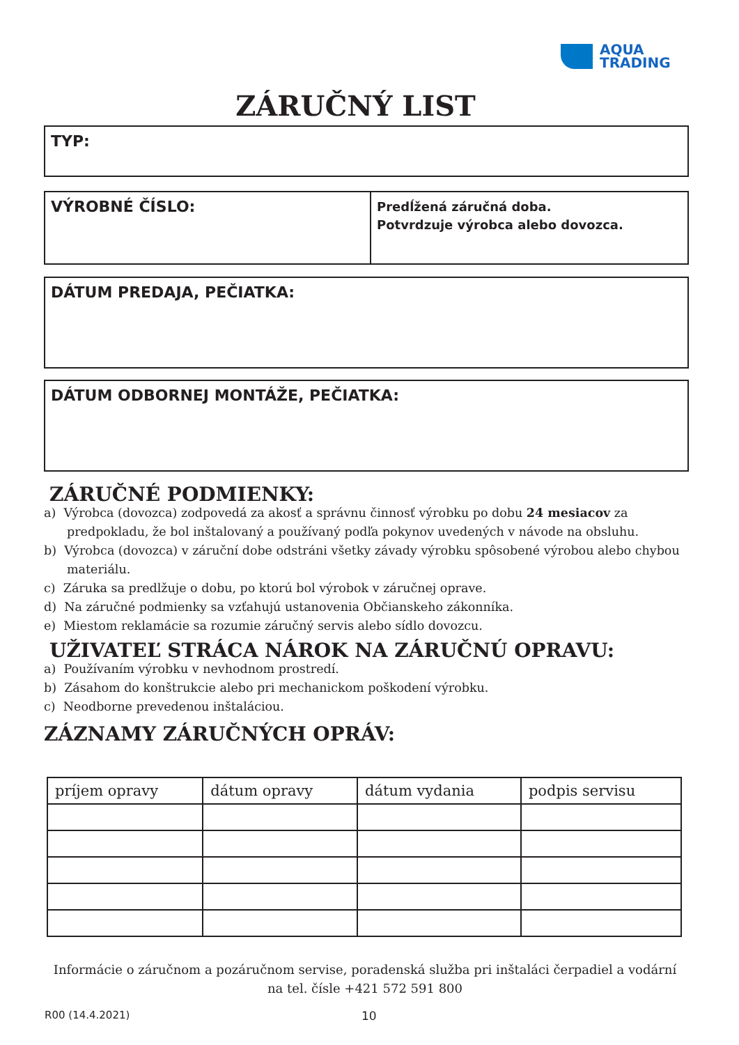AQUA
TRADING
ZÁRUČNÝ LIST
TYP:
VÝROBNÉ ČÍSLO:
Predĺžená záručná doba.
Potvrdzuje výrobca alebo dovozca.
DÁTUM PREDAJA, PEČIATKA:
DÁTUM ODBORNEJ MONTÁŽE, PEČIATKA:
ZÁRUČNÉ PODMIENKY:
a) Výrobca (dovozca) zodpovedá za akosť a správnu činnosť výrobku po dobu 24 mesiacov za predpokladu, že bol inštalovaný a používaný podľa pokynov uvedených v návode na obsluhu.
b) Výrobca (dovozca) v záruční dobe odstráni všetky závady výrobku spôsobené výrobou alebo chybou materiálu.
c) Záruka sa predlžuje o dobu, po ktorú bol výrobok v záručnej oprave.
d) Na záručné podmienky sa vzťahujú ustanovenia Občianskeho zákonníka.
e) Miestom reklamácie sa rozumie záručný servis alebo sídlo dovozcu.
UŽIVATEĽ STRÁCA NÁROK NA ZÁRUČNÚ OPRAVU:
a) Používaním výrobku v nevhodnom prostredí.
b) Zásahom do konštrukcie alebo pri mechanickom poškodení výrobku.
c) Neodborne prevedenou inštaláciou.
ZÁZNAMY ZÁRUČNÝCH OPRÁV:
| príjem opravy | dátum opravy | dátum vydania | podpis servisu |
| --- | --- | --- | --- |
Informácie o záručnom a pozáručnom servise, poradenská služba pri inštaláci čerpadiel a vodární
na tel. čísle +421 572 591 800
R00 (14.4.2021) 10